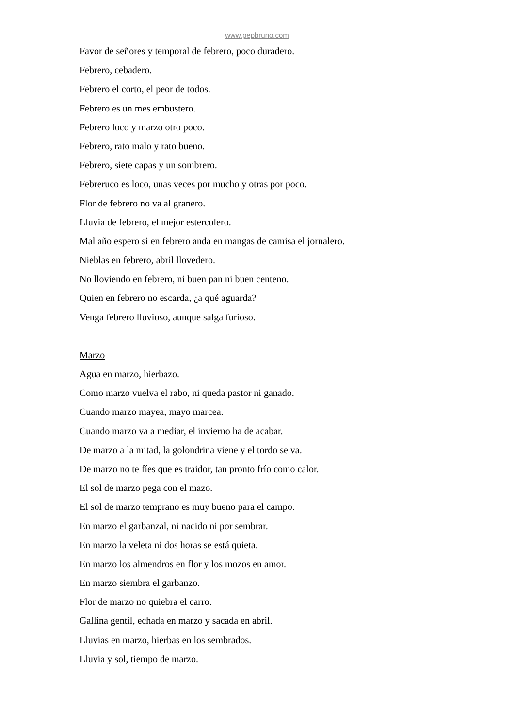www.pepbruno.com
Favor de señores y temporal de febrero, poco duradero.
Febrero, cebadero.
Febrero el corto, el peor de todos.
Febrero es un mes embustero.
Febrero loco y marzo otro poco.
Febrero, rato malo y rato bueno.
Febrero, siete capas y un sombrero.
Febreruco es loco, unas veces por mucho y otras por poco.
Flor de febrero no va al granero.
Lluvia de febrero, el mejor estercolero.
Mal año espero si en febrero anda en mangas de camisa el jornalero.
Nieblas en febrero, abril llovedero.
No lloviendo en febrero, ni buen pan ni buen centeno.
Quien en febrero no escarda, ¿a qué aguarda?
Venga febrero lluvioso, aunque salga furioso.
Marzo
Agua en marzo, hierbazo.
Como marzo vuelva el rabo, ni queda pastor ni ganado.
Cuando marzo mayea, mayo marcea.
Cuando marzo va a mediar, el invierno ha de acabar.
De marzo a la mitad, la golondrina viene y el tordo se va.
De marzo no te fíes que es traidor, tan pronto frío como calor.
El sol de marzo pega con el mazo.
El sol de marzo temprano es muy bueno para el campo.
En marzo el garbanzal, ni nacido ni por sembrar.
En marzo la veleta ni dos horas se está quieta.
En marzo los almendros en flor y los mozos en amor.
En marzo siembra el garbanzo.
Flor de marzo no quiebra el carro.
Gallina gentil, echada en marzo y sacada en abril.
Lluvias en marzo, hierbas en los sembrados.
Lluvia y sol, tiempo de marzo.